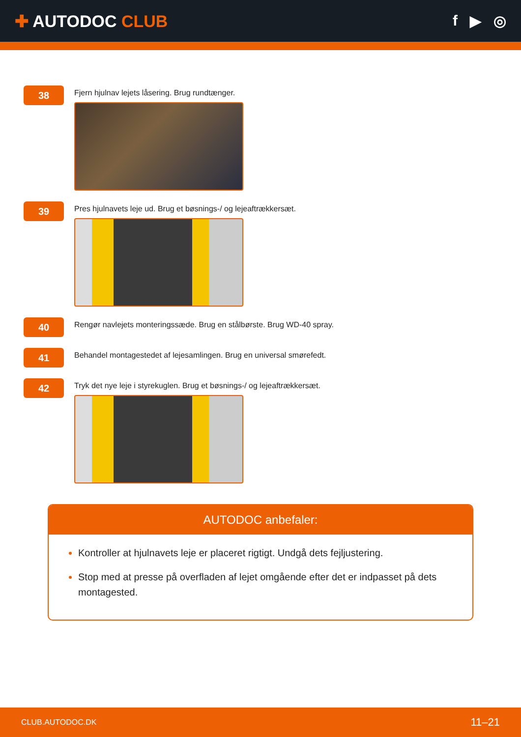✚ AUTODOC CLUB f ▶ ◎
38
Fjern hjulnav lejets låsering. Brug rundtænger.
39
Pres hjulnavets leje ud. Brug et bøsnings-/ og lejeaftrækkersæt.
40
Rengør navlejets monteringssæde. Brug en stålbørste. Brug WD-40 spray.
41
Behandel montagestedet af lejesamlingen. Brug en universal smørefedt.
42
Tryk det nye leje i styrekuglen. Brug et bøsnings-/ og lejeaftrækkersæt.
AUTODOC anbefaler:
Kontroller at hjulnavets leje er placeret rigtigt. Undgå dets fejljustering.
Stop med at presse på overfladen af lejet omgående efter det er indpasset på dets montagested.
CLUB.AUTODOC.DK 11–21